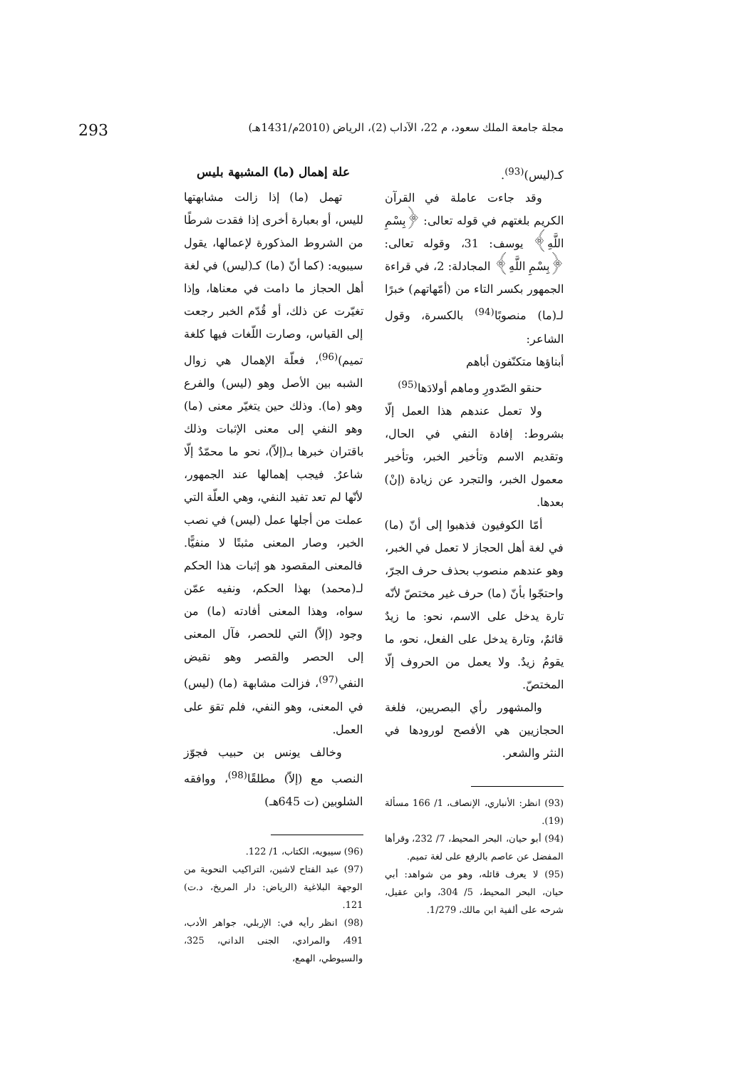مجلة جامعة الملك سعود، م 22، الآداب (2)، الرياض (2010م/1431هـ) 293
كـ(ليس)<sup>(93)</sup>.
وقد جاءت عاملة في القرآن الكريم بلغتهم في قوله تعالى: ﴿بِسْمِ اللَّهِ﴾ يوسف: 31، وقوله تعالى: ﴿بِسْمِ اللَّهِ﴾ المجادلة: 2، في قراءة الجمهور بكسر التاء من (أمّهاتهم) خبرًا لـ(ما) منصوبًا<sup>(94)</sup> بالكسرة، وقول الشاعر:
أبناؤها متكنّفون أباهم
حنقو الصّدورِ وماهم أولادَها<sup>(95)</sup>
ولا تعمل عندهم هذا العمل إلّا بشروط: إفادة النفي في الحال، وتقديم الاسم وتأخير الخبر، وتأخير معمول الخبر، والتجرد عن زيادة (إنْ) بعدها.
أمّا الكوفيون فذهبوا إلى أنّ (ما) في لغة أهل الحجاز لا تعمل في الخبر، وهو عندهم منصوب بحذف حرف الجرّ، واحتجّوا بأنّ (ما) حرف غير مختصّ لأنّه تارة يدخل على الاسم، نحو: ما زيدٌ قائمٌ، وتارة يدخل على الفعل، نحو، ما يقومُ زيدٌ. ولا يعمل من الحروف إلّا المختصّ.
والمشهور رأي البصريين، فلغة الحجازيين هي الأفصح لورودها في النثر والشعر.
(93) انظر: الأنباري، الإنصاف، 1/ 166 مسألة (19).
(94) أبو حيان، البحر المحيط، 7/ 232، وقرأها المفضل عن عاصم بالرفع على لغة تميم.
(95) لا يعرف قائله، وهو من شواهد: أبي حيان، البحر المحيط، 5/ 304، وابن عقيل، شرحه على ألفية ابن مالك، 1/279.
علة إهمال (ما) المشبهة بليس
تهمل (ما) إذا زالت مشابهتها لليس، أو بعبارة أخرى إذا فقدت شرطًا من الشروط المذكورة لإعمالها، يقول سيبويه: (كما أنّ (ما) كـ(ليس) في لغة أهل الحجاز ما دامت في معناها، وإذا تغيّرت عن ذلك، أو قُدّم الخبر رجعت إلى القياس، وصارت اللّغات فيها كلغة تميم)<sup>(96)</sup>، فعلّة الإهمال هي زوال الشبه بين الأصل وهو (ليس) والفرع وهو (ما). وذلك حين يتغيّر معنى (ما) وهو النفي إلى معنى الإثبات وذلك باقتران خبرها بـ(إلاّ)، نحو ما محمّدٌ إلّا شاعرٌ. فيجب إهمالها عند الجمهور، لأنّها لم تعد تفيد النفي، وهي العلّة التي عملت من أجلها عمل (ليس) في نصب الخبر، وصار المعنى مثبتًا لا منفيًّا. فالمعنى المقصود هو إثبات هذا الحكم لـ(محمد) بهذا الحكم، ونفيه عمّن سواه، وهذا المعنى أفادته (ما) من وجود (إلاّ) التي للحصر، فآل المعنى إلى الحصر والقصر وهو نقيض النفي<sup>(97)</sup>، فزالت مشابهة (ما) (ليس) في المعنى، وهو النفي، فلم تقوَ على العمل.
وخالف يونس بن حبيب فجوّز النصب مع (إلاّ) مطلقًا<sup>(98)</sup>، ووافقه الشلوبين (ت 645هـ)
(96) سيبويه، الكتاب، 1/ 122.
(97) عبد الفتاح لاشين، التراكيب النحوية من الوجهة البلاغية (الرياض: دار المريخ، د.ت) 121.
(98) انظر رأيه في: الإربلي، جواهر الأدب، 491، والمرادي، الجنى الداني، 325، والسيوطي، الهمع،